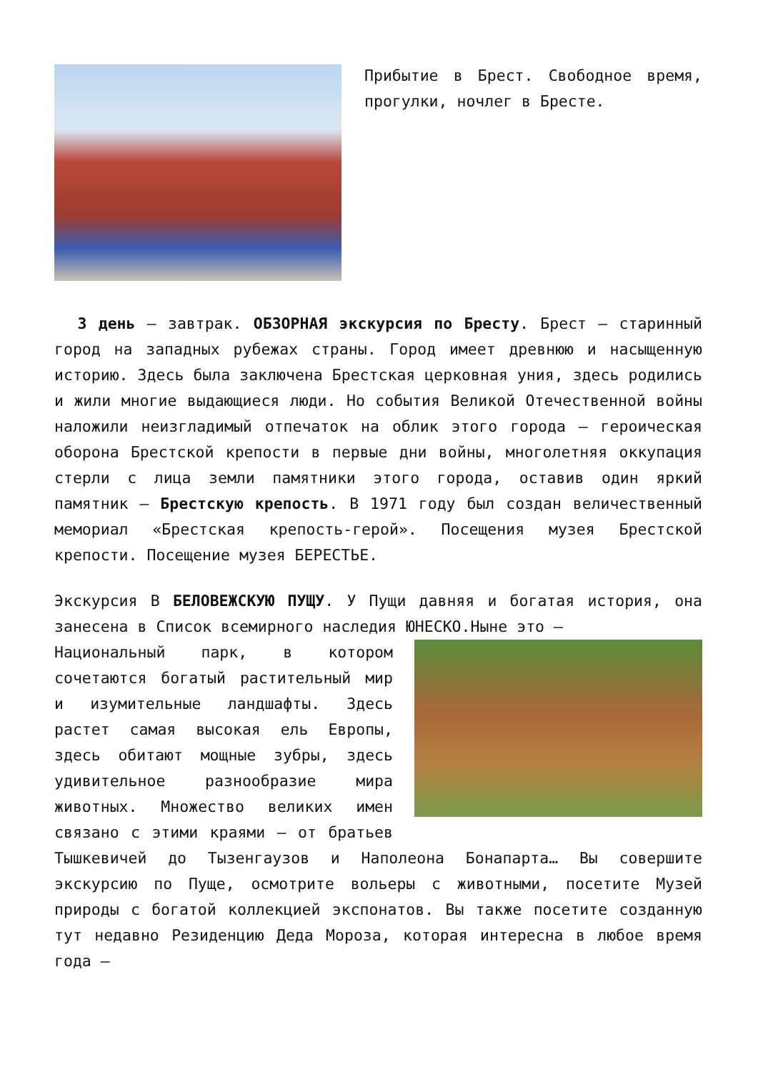Прибытие в Брест. Свободное время, прогулки, ночлег в Бресте.
3 день – завтрак. ОБЗОРНАЯ экскурсия по Бресту. Брест – старинный город на западных рубежах страны. Город имеет древнюю и насыщенную историю. Здесь была заключена Брестская церковная уния, здесь родились и жили многие выдающиеся люди. Но события Великой Отечественной войны наложили неизгладимый отпечаток на облик этого города – героическая оборона Брестской крепости в первые дни войны, многолетняя оккупация стерли с лица земли памятники этого города, оставив один яркий памятник – Брестскую крепость. В 1971 году был создан величественный мемориал «Брестская крепость-герой». Посещения музея Брестской крепости. Посещение музея БЕРЕСТЬЕ.
Экскурсия В БЕЛОВЕЖСКУЮ ПУЩУ. У Пущи давняя и богатая история, она занесена в Список всемирного наследия ЮНЕСКО.Ныне это –
Национальный парк, в котором сочетаются богатый растительный мир и изумительные ландшафты. Здесь растет самая высокая ель Европы, здесь обитают мощные зубры, здесь удивительное разнообразие мира животных. Множество великих имен связано с этими краями – от братьев Тышкевичей до Тызенгаузов и Наполеона Бонапарта… Вы совершите экскурсию по Пуще, осмотрите вольеры с животными, посетите Музей природы с богатой коллекцией экспонатов. Вы также посетите созданную тут недавно Резиденцию Деда Мороза, которая интересна в любое время года –